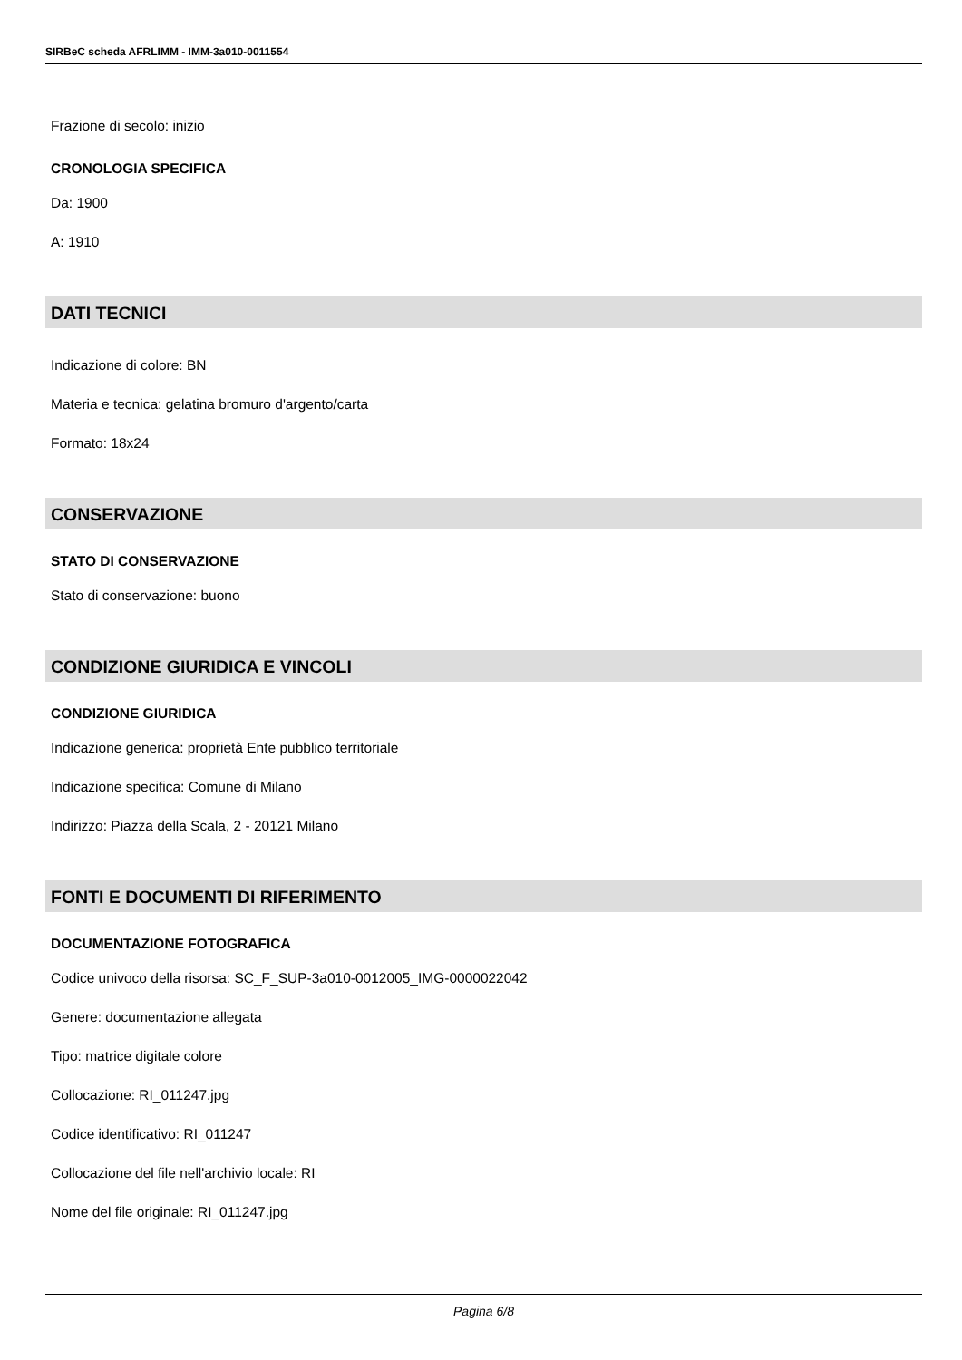SIRBeC scheda AFRLIMM - IMM-3a010-0011554
Frazione di secolo: inizio
CRONOLOGIA SPECIFICA
Da: 1900
A: 1910
DATI TECNICI
Indicazione di colore: BN
Materia e tecnica: gelatina bromuro d'argento/carta
Formato: 18x24
CONSERVAZIONE
STATO DI CONSERVAZIONE
Stato di conservazione: buono
CONDIZIONE GIURIDICA E VINCOLI
CONDIZIONE GIURIDICA
Indicazione generica: proprietà Ente pubblico territoriale
Indicazione specifica: Comune di Milano
Indirizzo: Piazza della Scala, 2 - 20121 Milano
FONTI E DOCUMENTI DI RIFERIMENTO
DOCUMENTAZIONE FOTOGRAFICA
Codice univoco della risorsa: SC_F_SUP-3a010-0012005_IMG-0000022042
Genere: documentazione allegata
Tipo: matrice digitale colore
Collocazione: RI_011247.jpg
Codice identificativo: RI_011247
Collocazione del file nell'archivio locale: RI
Nome del file originale: RI_011247.jpg
Pagina 6/8